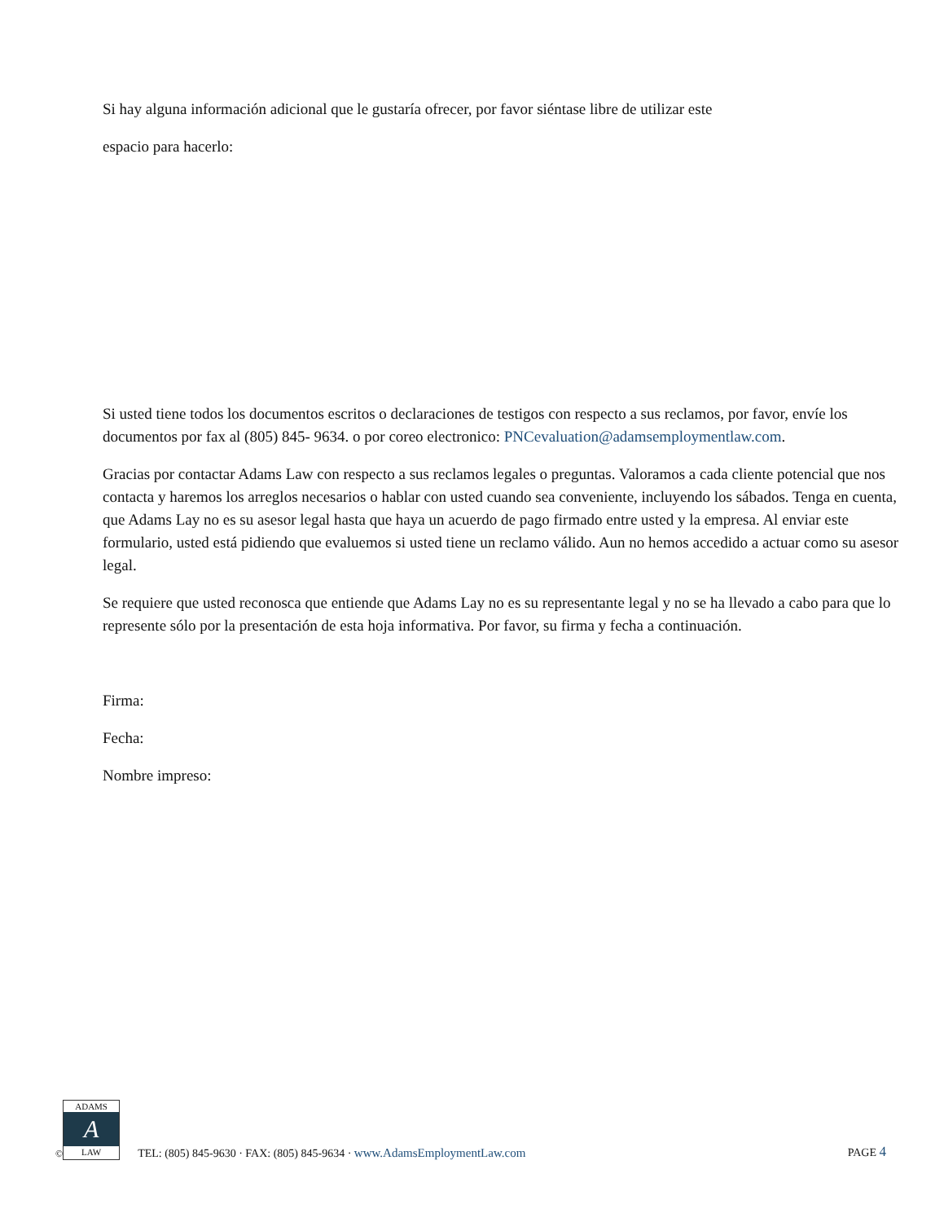Si hay alguna información adicional que le gustaría ofrecer, por favor siéntase libre de utilizar este
espacio para hacerlo:
Si usted tiene todos los documentos escritos o declaraciones de testigos con respecto a sus reclamos, por favor, envíe los documentos por fax al (805) 845- 9634. o por coreo electronico: PNCevaluation@adamsemploymentlaw.com.
Gracias por contactar Adams Law con respecto a sus reclamos legales o preguntas. Valoramos a cada cliente potencial que nos contacta y haremos los arreglos necesarios o hablar con usted cuando sea conveniente, incluyendo los sábados. Tenga en cuenta, que Adams Lay no es su asesor legal hasta que haya un acuerdo de pago firmado entre usted y la empresa. Al enviar este formulario, usted está pidiendo que evaluemos si usted tiene un reclamo válido. Aun no hemos accedido a actuar como su asesor legal.
Se requiere que usted reconosca que entiende que Adams Lay no es su representante legal y no se ha llevado a cabo para que lo represente sólo por la presentación de esta hoja informativa. Por favor, su firma y fecha a continuación.
Firma:
Fecha:
Nombre impreso:
©
ADAMS
A
LAW
TEL: (805) 845-9630 · FAX: (805) 845-9634 · www.AdamsEmploymentLaw.com
PAGE 4